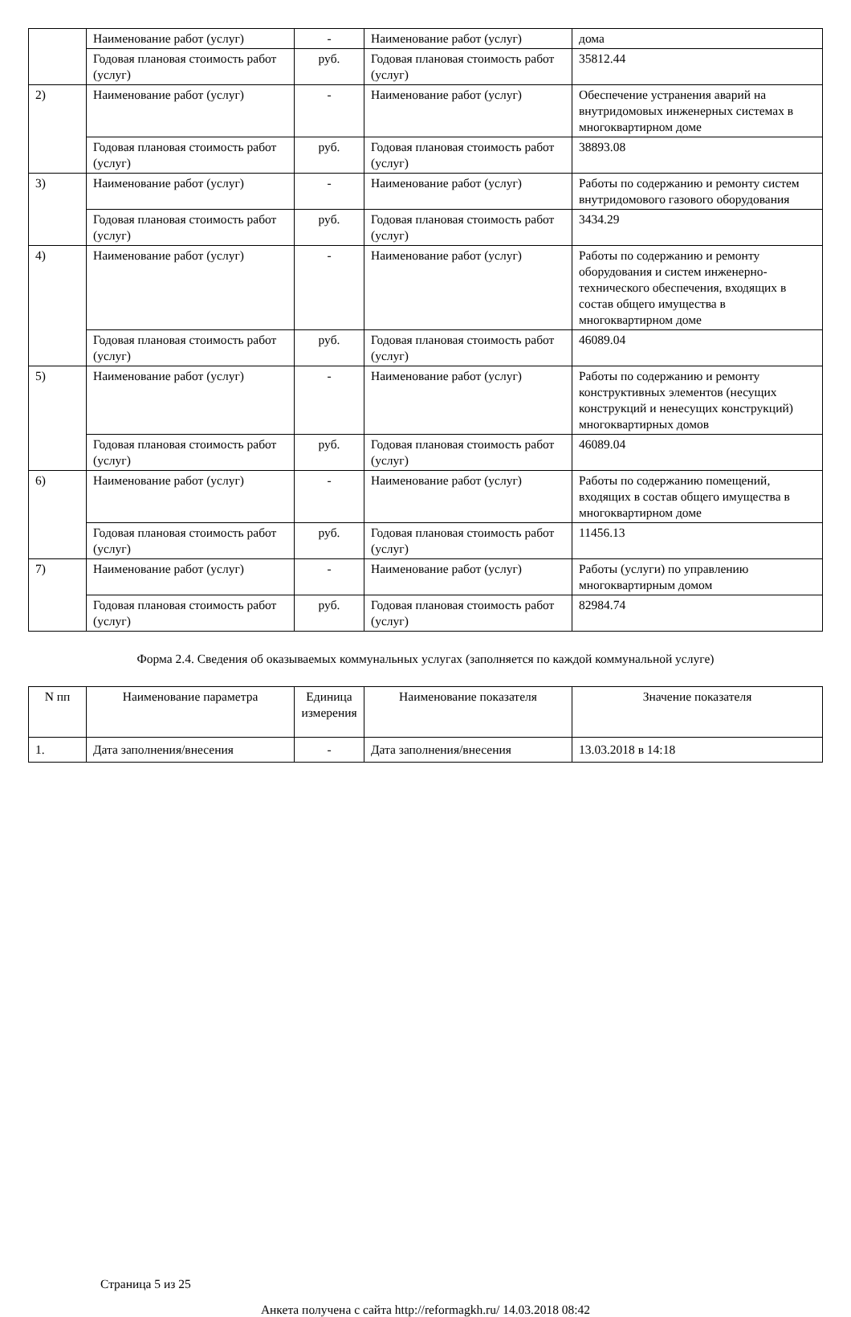| | Наименование работ (услуг) | - | Наименование работ (услуг) | дома |
| | Годовая плановая стоимость работ (услуг) | руб. | Годовая плановая стоимость работ (услуг) | 35812.44 |
| 2) | Наименование работ (услуг) | - | Наименование работ (услуг) | Обеспечение устранения аварий на внутридомовых инженерных системах в многоквартирном доме |
| | Годовая плановая стоимость работ (услуг) | руб. | Годовая плановая стоимость работ (услуг) | 38893.08 |
| 3) | Наименование работ (услуг) | - | Наименование работ (услуг) | Работы по содержанию и ремонту систем внутридомового газового оборудования |
| | Годовая плановая стоимость работ (услуг) | руб. | Годовая плановая стоимость работ (услуг) | 3434.29 |
| 4) | Наименование работ (услуг) | - | Наименование работ (услуг) | Работы по содержанию и ремонту оборудования и систем инженерно-технического обеспечения, входящих в состав общего имущества в многоквартирном доме |
| | Годовая плановая стоимость работ (услуг) | руб. | Годовая плановая стоимость работ (услуг) | 46089.04 |
| 5) | Наименование работ (услуг) | - | Наименование работ (услуг) | Работы по содержанию и ремонту конструктивных элементов (несущих конструкций и ненесущих конструкций) многоквартирных домов |
| | Годовая плановая стоимость работ (услуг) | руб. | Годовая плановая стоимость работ (услуг) | 46089.04 |
| 6) | Наименование работ (услуг) | - | Наименование работ (услуг) | Работы по содержанию помещений, входящих в состав общего имущества в многоквартирном доме |
| | Годовая плановая стоимость работ (услуг) | руб. | Годовая плановая стоимость работ (услуг) | 11456.13 |
| 7) | Наименование работ (услуг) | - | Наименование работ (услуг) | Работы (услуги) по управлению многоквартирным домом |
| | Годовая плановая стоимость работ (услуг) | руб. | Годовая плановая стоимость работ (услуг) | 82984.74 |
Форма 2.4. Сведения об оказываемых коммунальных услугах (заполняется по каждой коммунальной услуге)
| N пп | Наименование параметра | Единица измерения | Наименование показателя | Значение показателя |
| --- | --- | --- | --- | --- |
| 1. | Дата заполнения/внесения | - | Дата заполнения/внесения | 13.03.2018 в 14:18 |
Страница 5 из 25
Анкета получена с сайта http://reformagkh.ru/ 14.03.2018 08:42